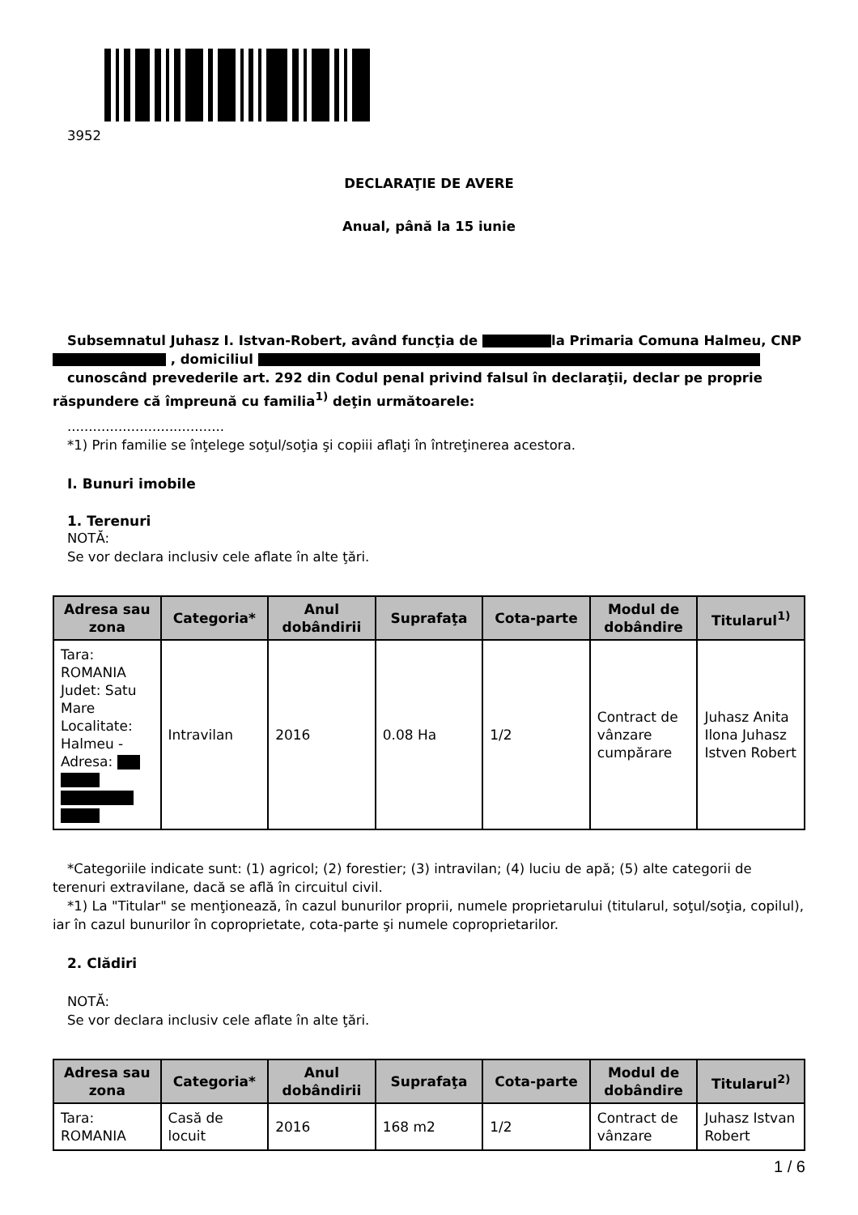3952
DECLARAŢIE DE AVERE
Anual, până la 15 iunie
Subsemnatul Juhasz I. Istvan-Robert, având funcţia de la Primaria Comuna Halmeu, CNP , domiciliul
cunoscând prevederile art. 292 din Codul penal privind falsul în declaraţii, declar pe proprie răspundere că împreună cu familia<sup>1)</sup> deţin următoarele:
.....................................
*1) Prin familie se înţelege soţul/soţia şi copiii aflaţi în întreţinerea acestora.
I. Bunuri imobile
1. Terenuri
NOTĂ:
Se vor declara inclusiv cele aflate în alte ţări.
| Adresa sau zona | Categoria* | Anul dobândirii | Suprafaţa | Cota-parte | Modul de dobândire | Titularul<sup>1)</sup> |
| --- | --- | --- | --- | --- | --- | --- |
| Tara: ROMANIA Judet: Satu Mare Localitate: Halmeu - Adresa: | Intravilan | 2016 | 0.08 Ha | 1/2 | Contract de vânzare cumpărare | Juhasz Anita Ilona Juhasz Istven Robert |
*Categoriile indicate sunt: (1) agricol; (2) forestier; (3) intravilan; (4) luciu de apă; (5) alte categorii de terenuri extravilane, dacă se află în circuitul civil.
*1) La "Titular" se menţionează, în cazul bunurilor proprii, numele proprietarului (titularul, soţul/soţia, copilul), iar în cazul bunurilor în coproprietate, cota-parte şi numele coproprietarilor.
2. Clădiri
NOTĂ:
Se vor declara inclusiv cele aflate în alte ţări.
| Adresa sau zona | Categoria* | Anul dobândirii | Suprafaţa | Cota-parte | Modul de dobândire | Titularul<sup>2)</sup> |
| --- | --- | --- | --- | --- | --- | --- |
| Tara: ROMANIA | Casă de locuit | 2016 | 168 m2 | 1/2 | Contract de vânzare | Juhasz Istvan Robert |
1 / 6